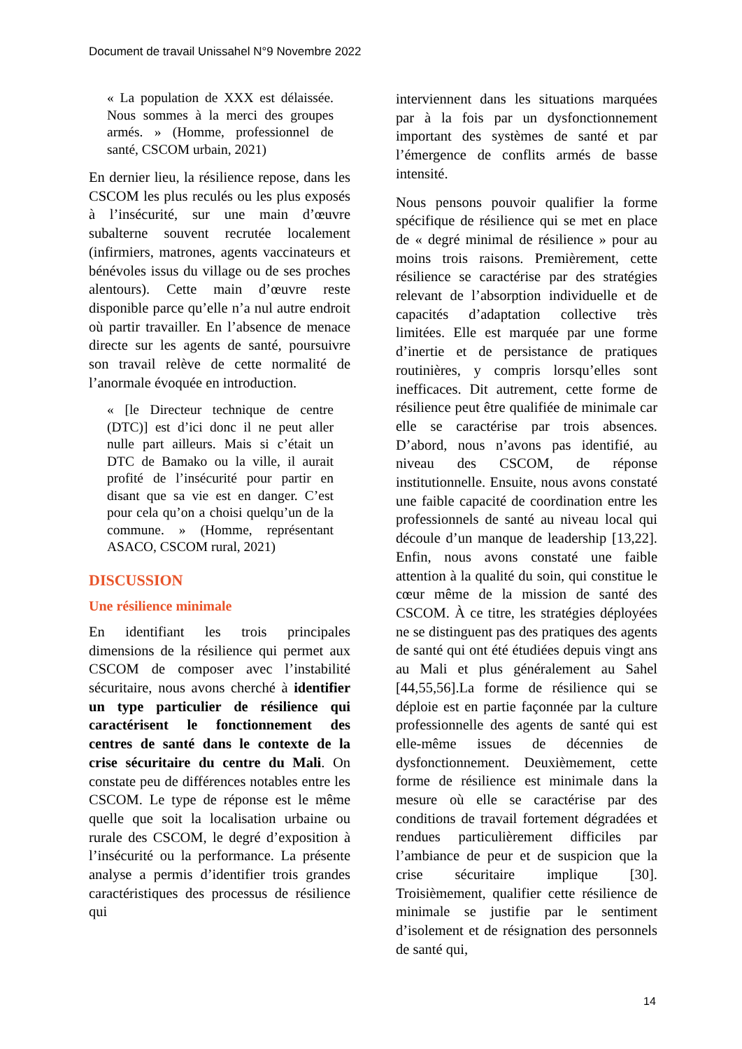Document de travail Unissahel N°9 Novembre 2022
« La population de XXX est délaissée. Nous sommes à la merci des groupes armés. » (Homme, professionnel de santé, CSCOM urbain, 2021)
En dernier lieu, la résilience repose, dans les CSCOM les plus reculés ou les plus exposés à l’insécurité, sur une main d’œuvre subalterne souvent recrutée localement (infirmiers, matrones, agents vaccinateurs et bénévoles issus du village ou de ses proches alentours). Cette main d’œuvre reste disponible parce qu’elle n’a nul autre endroit où partir travailler. En l’absence de menace directe sur les agents de santé, poursuivre son travail relève de cette normalité de l’anormale évoquée en introduction.
« [le Directeur technique de centre (DTC)] est d’ici donc il ne peut aller nulle part ailleurs. Mais si c’était un DTC de Bamako ou la ville, il aurait profité de l’insécurité pour partir en disant que sa vie est en danger. C’est pour cela qu’on a choisi quelqu’un de la commune. » (Homme, représentant ASACO, CSCOM rural, 2021)
DISCUSSION
Une résilience minimale
En identifiant les trois principales dimensions de la résilience qui permet aux CSCOM de composer avec l’instabilité sécuritaire, nous avons cherché à identifier un type particulier de résilience qui caractérisent le fonctionnement des centres de santé dans le contexte de la crise sécuritaire du centre du Mali. On constate peu de différences notables entre les CSCOM. Le type de réponse est le même quelle que soit la localisation urbaine ou rurale des CSCOM, le degré d’exposition à l’insécurité ou la performance. La présente analyse a permis d’identifier trois grandes caractéristiques des processus de résilience qui
interviennent dans les situations marquées par à la fois par un dysfonctionnement important des systèmes de santé et par l’émergence de conflits armés de basse intensité.
Nous pensons pouvoir qualifier la forme spécifique de résilience qui se met en place de « degré minimal de résilience » pour au moins trois raisons. Premièrement, cette résilience se caractérise par des stratégies relevant de l’absorption individuelle et de capacités d’adaptation collective très limitées. Elle est marquée par une forme d’inertie et de persistance de pratiques routinières, y compris lorsqu’elles sont inefficaces. Dit autrement, cette forme de résilience peut être qualifiée de minimale car elle se caractérise par trois absences. D’abord, nous n’avons pas identifié, au niveau des CSCOM, de réponse institutionnelle. Ensuite, nous avons constaté une faible capacité de coordination entre les professionnels de santé au niveau local qui découle d’un manque de leadership [13,22]. Enfin, nous avons constaté une faible attention à la qualité du soin, qui constitue le cœur même de la mission de santé des CSCOM. À ce titre, les stratégies déployées ne se distinguent pas des pratiques des agents de santé qui ont été étudiées depuis vingt ans au Mali et plus généralement au Sahel [44,55,56].La forme de résilience qui se déploie est en partie façonnée par la culture professionnelle des agents de santé qui est elle-même issues de décennies de dysfonctionnement. Deuxièmement, cette forme de résilience est minimale dans la mesure où elle se caractérise par des conditions de travail fortement dégradées et rendues particulièrement difficiles par l’ambiance de peur et de suspicion que la crise sécuritaire implique [30]. Troisièmement, qualifier cette résilience de minimale se justifie par le sentiment d’isolement et de résignation des personnels de santé qui,
14